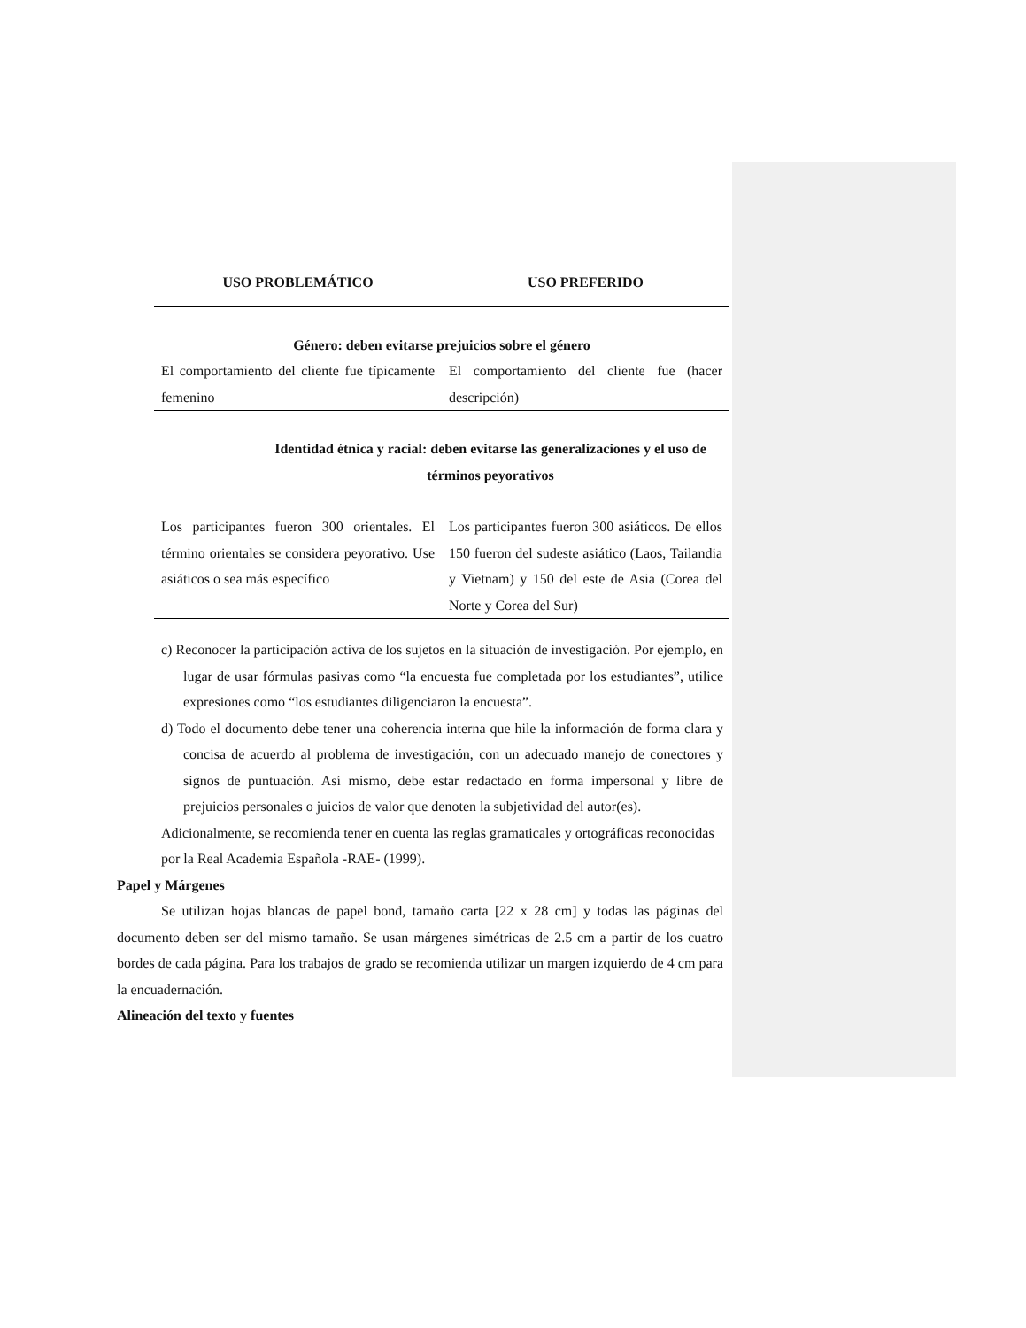| USO PROBLEMÁTICO | USO PREFERIDO |
| --- | --- |
| Género: deben evitarse prejuicios sobre el género | |
| El comportamiento del cliente fue típicamente femenino | El comportamiento del cliente fue (hacer descripción) |
| Identidad étnica y racial: deben evitarse las generalizaciones y el uso de términos peyorativos | |
| Los participantes fueron 300 orientales. El término orientales se considera peyorativo. Use asiáticos o sea más específico | Los participantes fueron 300 asiáticos. De ellos 150 fueron del sudeste asiático (Laos, Tailandia y Vietnam) y 150 del este de Asia (Corea del Norte y Corea del Sur) |
c) Reconocer la participación activa de los sujetos en la situación de investigación. Por ejemplo, en lugar de usar fórmulas pasivas como “la encuesta fue completada por los estudiantes”, utilice expresiones como “los estudiantes diligenciaron la encuesta”.
d) Todo el documento debe tener una coherencia interna que hile la información de forma clara y concisa de acuerdo al problema de investigación, con un adecuado manejo de conectores y signos de puntuación. Así mismo, debe estar redactado en forma impersonal y libre de prejuicios personales o juicios de valor que denoten la subjetividad del autor(es).
Adicionalmente, se recomienda tener en cuenta las reglas gramaticales y ortográficas reconocidas
por la Real Academia Española -RAE- (1999).
Papel y Márgenes
Se utilizan hojas blancas de papel bond, tamaño carta [22 x 28 cm] y todas las páginas del documento deben ser del mismo tamaño. Se usan márgenes simétricas de 2.5 cm a partir de los cuatro bordes de cada página. Para los trabajos de grado se recomienda utilizar un margen izquierdo de 4 cm para la encuadernación.
Alineación del texto y fuentes